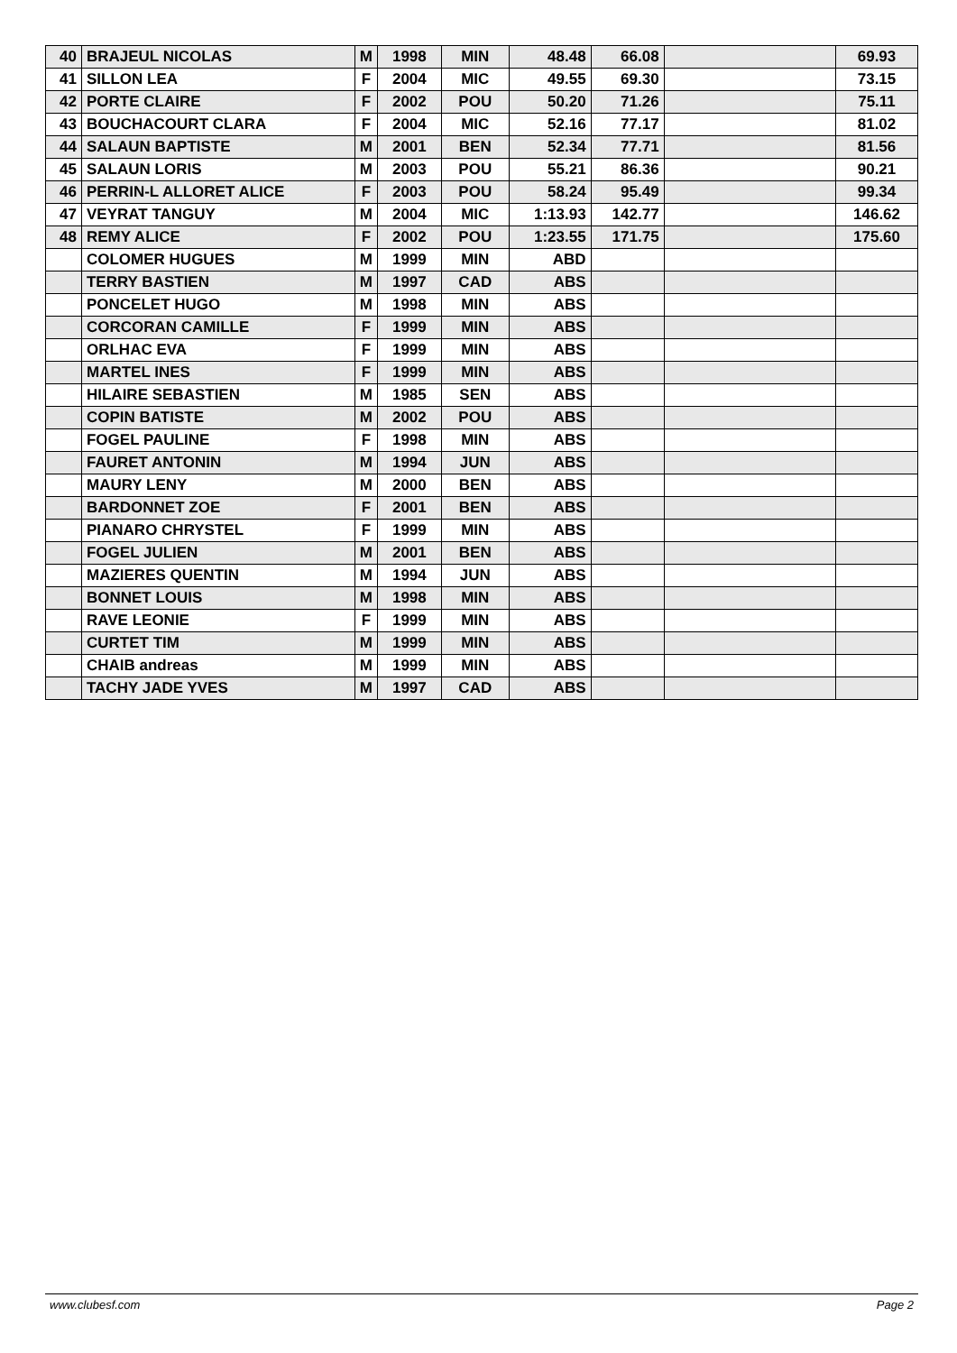| 40 | BRAJEUL NICOLAS | M | 1998 | MIN | 48.48 | 66.08 | | 69.93 |
| 41 | SILLON LEA | F | 2004 | MIC | 49.55 | 69.30 | | 73.15 |
| 42 | PORTE CLAIRE | F | 2002 | POU | 50.20 | 71.26 | | 75.11 |
| 43 | BOUCHACOURT CLARA | F | 2004 | MIC | 52.16 | 77.17 | | 81.02 |
| 44 | SALAUN BAPTISTE | M | 2001 | BEN | 52.34 | 77.71 | | 81.56 |
| 45 | SALAUN LORIS | M | 2003 | POU | 55.21 | 86.36 | | 90.21 |
| 46 | PERRIN-L ALLORET ALICE | F | 2003 | POU | 58.24 | 95.49 | | 99.34 |
| 47 | VEYRAT TANGUY | M | 2004 | MIC | 1:13.93 | 142.77 | | 146.62 |
| 48 | REMY ALICE | F | 2002 | POU | 1:23.55 | 171.75 | | 175.60 |
| | COLOMER HUGUES | M | 1999 | MIN | ABD | | | |
| | TERRY BASTIEN | M | 1997 | CAD | ABS | | | |
| | PONCELET HUGO | M | 1998 | MIN | ABS | | | |
| | CORCORAN CAMILLE | F | 1999 | MIN | ABS | | | |
| | ORLHAC EVA | F | 1999 | MIN | ABS | | | |
| | MARTEL INES | F | 1999 | MIN | ABS | | | |
| | HILAIRE SEBASTIEN | M | 1985 | SEN | ABS | | | |
| | COPIN BATISTE | M | 2002 | POU | ABS | | | |
| | FOGEL PAULINE | F | 1998 | MIN | ABS | | | |
| | FAURET ANTONIN | M | 1994 | JUN | ABS | | | |
| | MAURY LENY | M | 2000 | BEN | ABS | | | |
| | BARDONNET ZOE | F | 2001 | BEN | ABS | | | |
| | PIANARO CHRYSTEL | F | 1999 | MIN | ABS | | | |
| | FOGEL JULIEN | M | 2001 | BEN | ABS | | | |
| | MAZIERES QUENTIN | M | 1994 | JUN | ABS | | | |
| | BONNET LOUIS | M | 1998 | MIN | ABS | | | |
| | RAVE LEONIE | F | 1999 | MIN | ABS | | | |
| | CURTET TIM | M | 1999 | MIN | ABS | | | |
| | CHAIB andreas | M | 1999 | MIN | ABS | | | |
| | TACHY JADE YVES | M | 1997 | CAD | ABS | | | |
www.clubesf.com Page 2